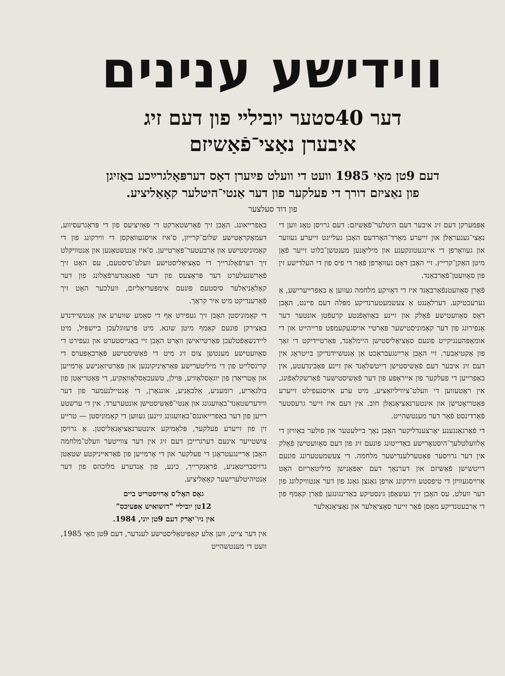ווידישע ענינים
דער 40סטער יובילײ פון דעם זיג
איבערן נאַצי־פֿאַשיזם
דעם 9טן מאַי 1985 וועט די וועלט פײַערן דאָס דערפּאָלגרײַכע באַזיגן
פון נאַציזם דורך די פעלקער פון דער אַנטי־היטלער קאָאַליציע.
פון דוד סעלצער
אָפּמערקן דעם זיג איבער דעם היטלער־פֿאַשיזם: דעם גרויסן טאָג ווען די נאַצי־גענעראַלן און זייערע מאָרד־האָרדעס האָבן געלייגט זייערע געווער און געוואָרפן די איינגעטונקענע און מיליאָנען מענטשן־בלוט זייער פֿאָן מיטן האַקן־קרייץ. זיי האָבן דאָס געוואָרפן פֿאַר די פיס פון די העלדישע זין פון סאָוועטן־פֿאַרבאַנד.
פֿאַרן סאָוועטנפֿאַרבאַנד איז די דאָזיקע מלחמה געווען אַ באַפרייערישע, אַ גערעכטיקע. דערלאַנגט אַ צעשמעטערנדיקע מפּלה דעם פיינט, האָבן דאָס סאָוועטישע פֿאָלק און זיינע באַוואָפֿנטע קרעפֿטן אונטער דער אָנפירונג פון דער קאָמוניסטישער פּאַרטיי אויסגעקעמפט פרייהייט און די אומאָפּהענגיקייט פונעם סאָציאַליסטישן היימלאַנד, פּאַרטיידיקט די זאַך פון אָקטיאַבער. זיי האָבן אַריינגעבראַכט אַן אַנטשיידנדיקן בייטראָג אין דעם זיג איבער דעם פֿאַשיסטישן דייטשלאַנד און זיינע פּאַבינדעטע, אין באַפרייען די פעלקער פון אייראָפּע פון דער פֿאַשיסטישער פֿאַרשקלאַפֿונג, אין ראַטעווען די וועלט־ציוויליזאַציע, מיט ערע אויסגעפילט זייערע פּאַטריאָטישן און אינטערנאַציאָנאַלן חוב. אין דעם איז זייער גרעסטער פֿאַרדינסט פֿאַר דער מענטשהייט.
די פֿאַרגאַנגענע יאָרצענדליקער האָבן נאָך ביילעטער און פולער באַוויזן די אַלוועלטלעך־היסטאָרישע באַדייטונג פונעם זיג פון דעם סאָוועטישן פֿאָלק אין דער גרויסער פּאַטערלענדישער מלחמה. די צעשמעטערונג פונעם דייטשישן פֿאַשיזם און דערנאָך דעם יאַפּאַנישן מיליטאַריזם האָט אַרויסגעוויזן די טיפסטע ווירקונג אויפן גאַנצן גאַנג פון דער אַנטוויקלונג פון דער וועלט. עס האָבן זיך געשאַפֿן גינסטיקע באַדינגונגען פֿאַרן קאַמף פון די אַרבעטנדיקע מאַסן פֿאַר זייער סאָציאַלער און נאַציאָנאַלער
באַפרייאונג. האָבן זיך פֿאַרשטאַרקט די פּאָזיציעס פון די פּראָגרעסיווע, דעמאָקראַטישע שלום־קרייזן, ס'איז אויסגעוואַקסן די ווירקונג פון די קאָמוניסטישע און אַרבעטער־פּאַרטייען. ס'איז אַנטשטאַנען און אַנטוויקלט זיך דערפֿאָלגרייך די סאָציאַליסטישע וועלט־סיסטעם, עס האָט זיך פֿאַרשנעלערט דער פּראָצעס פון דער פֿאַנאַנדערפֿאַלונג פון דער קאָלאָניאַלער סיסטעם פונעם אימפּעריאַליזם, וועלכער האָט זיך פֿאַרענדיקט מיט איר קראַך.
די קאָמוניסטן האָבן זיך געפירט אַף די סאַמע שווערע און אַנטשיידנדע באַצירקן פונעם קאַמף מיטן שונא. מיט פּרעזוגלעכן ביישפּיל, מיט ליידנשאַפֿטלעכן פּאַרטייאישן וואָרט האָבן זיי באַגייסטערט און געפירט די סאָוועטישע מענטשן צום זיג מיט די פֿאַשיסטישע פֿאַרכאַפּערס די קריגסלייט פון די מיליטערישע פּאַראַיניקונגען און פּאַרטיזאַנישע אָרמייען און אָטריאַדן פון יוגאָסלאַוויע, פּוילן, טשעכאָסלאָוואַקיע, די פּאַטריאָטן פון בולגאַריע, רומעניע, אַלבאַניע, אונגאַרן, די אָנטיילנעמער פון דער ווידערשטאַנד־באַוועגונג און אַנטי־פֿאַשיסטישן אונטערערד. אין די ערשטע רייען פון דער באַפרייאונגס־באַוועגונג זיינען געווען די קאָמוניסטן — טרייע זין פון זייערע פעלקער, פּלאַמיקע אינטערנאַציאָנאַליסטן. אַ גרויסן צושטייער אינעם דערגרייכן דעם זיג אין דער צווייטער וועלט־מלחמה האָבן אַריינגעטראָגן די פעלקער און די אָרמייען פון פֿאַראייניקטע שטאַטן גרויסבריטאַניע, פֿראַנקרייך, כינע, פון אַנדערע מלוכהס פון דער אַנטיהיטלערישער קאָאַליציע.
גאָס האָל'ס אַרויסטריט ביים
12טן יובילײ "דזשואיש אַפּעיכס"
אין ניו־יאָרק דעם 9טן יוני, 1984.
אין דער צייט, ווען אַלע קאַפּיטאַליסטישע לענדער, דעם 9טן מאַי 1985, וועט די מענטשהייט